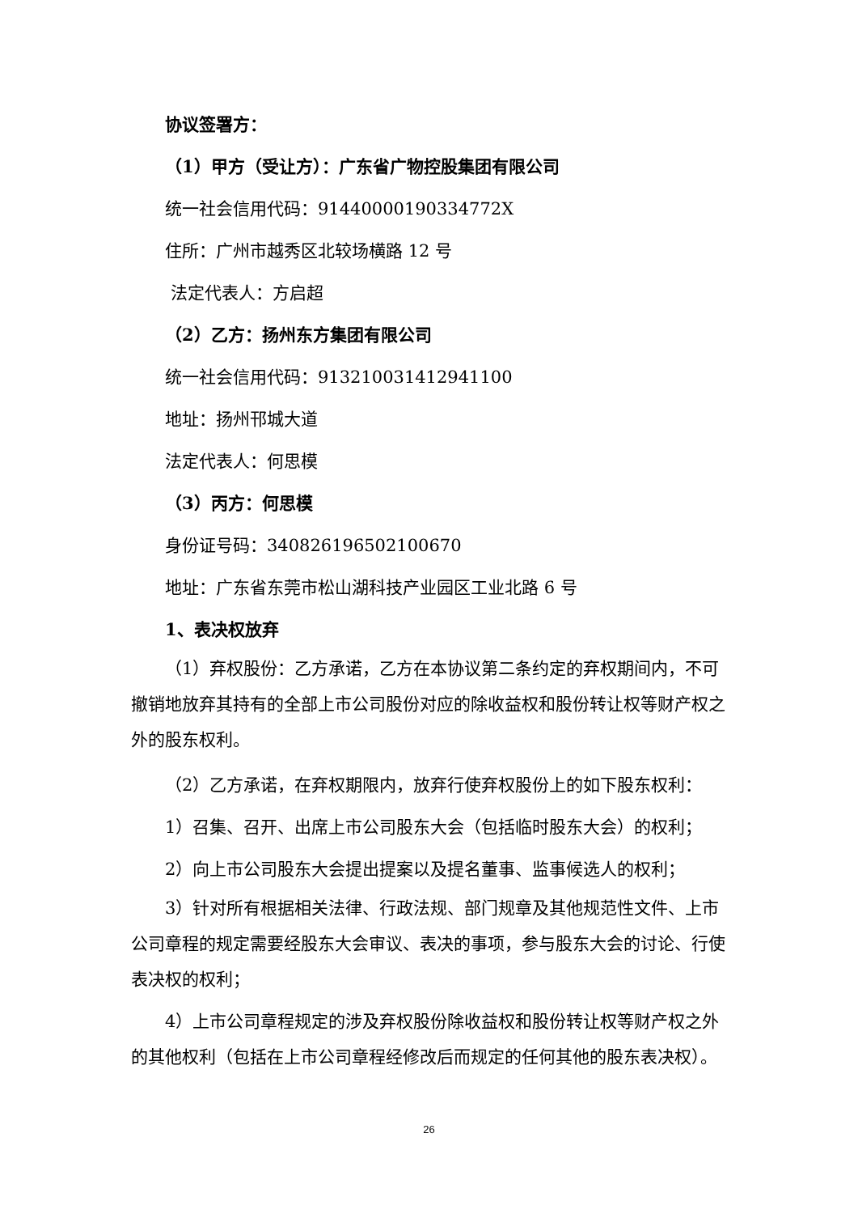协议签署方：
（1）甲方（受让方）：广东省广物控股集团有限公司
统一社会信用代码：9144000019033477​2X
住所：广州市越秀区北较场横路 12 号
法定代表人：方启超
（2）乙方：扬州东方集团有限公司
统一社会信用代码：913210031412941100
地址：扬州邗城大道
法定代表人：何思模
（3）丙方：何思模
身份证号码：340826196502100670
地址：广东省东莞市松山湖科技产业园区工业北路 6 号
1、表决权放弃
（1）弃权股份：乙方承诺，乙方在本协议第二条约定的弃权期间内，不可撤销地放弃其持有的全部上市公司股份对应的除收益权和股份转让权等财产权之外的股东权利。
（2）乙方承诺，在弃权期限内，放弃行使弃权股份上的如下股东权利：
1）召集、召开、出席上市公司股东大会（包括临时股东大会）的权利；
2）向上市公司股东大会提出提案以及提名董事、监事候选人的权利；
3）针对所有根据相关法律、行政法规、部门规章及其他规范性文件、上市公司章程的规定需要经股东大会审议、表决的事项，参与股东大会的讨论、行使表决权的权利；
4）上市公司章程规定的涉及弃权股份除收益权和股份转让权等财产权之外的其他权利（包括在上市公司章程经修改后而规定的任何其他的股东表决权）。
26